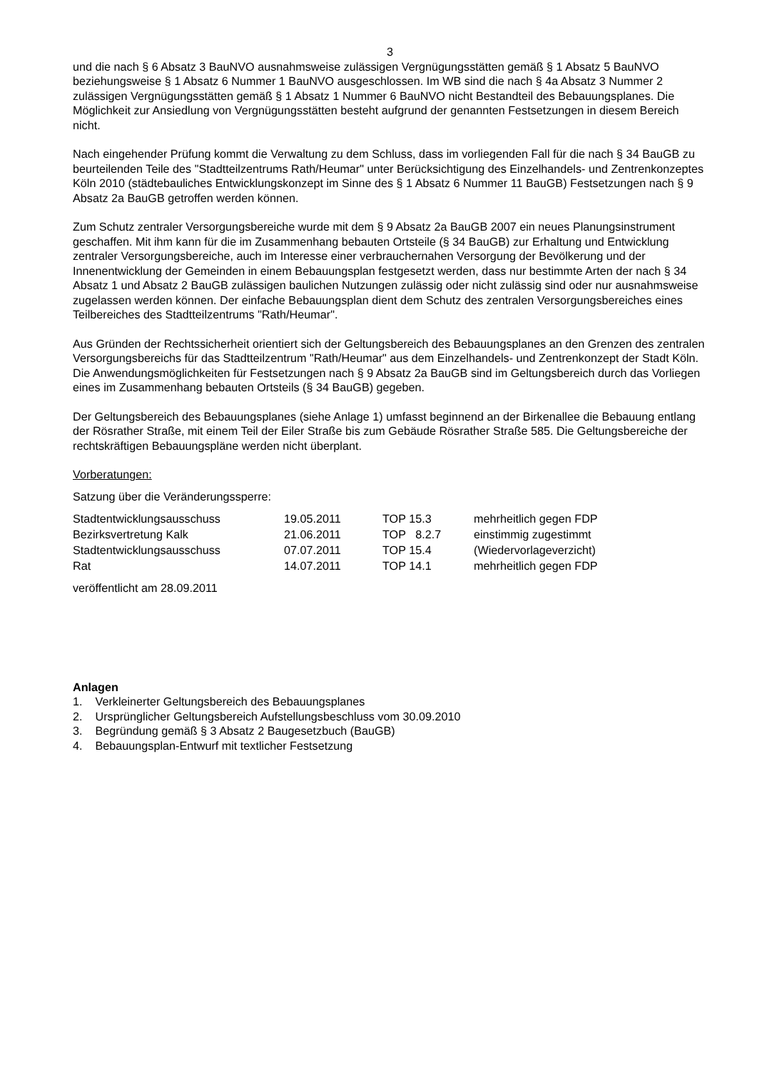3
und die nach § 6 Absatz 3 BauNVO ausnahmsweise zulässigen Vergnügungsstätten gemäß § 1 Absatz 5 BauNVO beziehungsweise § 1 Absatz 6 Nummer 1 BauNVO ausgeschlossen. Im WB sind die nach § 4a Absatz 3 Nummer 2 zulässigen Vergnügungsstätten gemäß § 1 Absatz 1 Nummer 6 BauNVO nicht Bestandteil des Bebauungsplanes. Die Möglichkeit zur Ansiedlung von Vergnügungsstätten besteht aufgrund der genannten Festsetzungen in diesem Bereich nicht.
Nach eingehender Prüfung kommt die Verwaltung zu dem Schluss, dass im vorliegenden Fall für die nach § 34 BauGB zu beurteilenden Teile des "Stadtteilzentrums Rath/Heumar" unter Berücksichtigung des Einzelhandels- und Zentrenkonzeptes Köln 2010 (städtebauliches Entwicklungskonzept im Sinne des § 1 Absatz 6 Nummer 11 BauGB) Festsetzungen nach § 9 Absatz 2a BauGB getroffen werden können.
Zum Schutz zentraler Versorgungsbereiche wurde mit dem § 9 Absatz 2a BauGB 2007 ein neues Planungsinstrument geschaffen. Mit ihm kann für die im Zusammenhang bebauten Ortsteile (§ 34 BauGB) zur Erhaltung und Entwicklung zentraler Versorgungsbereiche, auch im Interesse einer verbrauchernahen Versorgung der Bevölkerung und der Innenentwicklung der Gemeinden in einem Bebauungsplan festgesetzt werden, dass nur bestimmte Arten der nach § 34 Absatz 1 und Absatz 2 BauGB zulässigen baulichen Nutzungen zulässig oder nicht zulässig sind oder nur ausnahmsweise zugelassen werden können. Der einfache Bebauungsplan dient dem Schutz des zentralen Versorgungsbereiches eines Teilbereiches des Stadtteilzentrums "Rath/Heumar".
Aus Gründen der Rechtssicherheit orientiert sich der Geltungsbereich des Bebauungsplanes an den Grenzen des zentralen Versorgungsbereichs für das Stadtteilzentrum "Rath/Heumar" aus dem Einzelhandels- und Zentrenkonzept der Stadt Köln. Die Anwendungsmöglichkeiten für Festsetzungen nach § 9 Absatz 2a BauGB sind im Geltungsbereich durch das Vorliegen eines im Zusammenhang bebauten Ortsteils (§ 34 BauGB) gegeben.
Der Geltungsbereich des Bebauungsplanes (siehe Anlage 1) umfasst beginnend an der Birkenallee die Bebauung entlang der Rösrather Straße, mit einem Teil der Eiler Straße bis zum Gebäude Rösrather Straße 585. Die Geltungsbereiche der rechtskräftigen Bebauungspläne werden nicht überplant.
Vorberatungen:
Satzung über die Veränderungssperre:
| Stadtentwicklungsausschuss | 19.05.2011 | TOP 15.3 | mehrheitlich gegen FDP |
| Bezirksvertretung Kalk | 21.06.2011 | TOP 8.2.7 | einstimmig zugestimmt |
| Stadtentwicklungsausschuss | 07.07.2011 | TOP 15.4 | (Wiedervorlageverzicht) |
| Rat | 14.07.2011 | TOP 14.1 | mehrheitlich gegen FDP |
veröffentlicht am 28.09.2011
Anlagen
1. Verkleinerter Geltungsbereich des Bebauungsplanes
2. Ursprünglicher Geltungsbereich Aufstellungsbeschluss vom 30.09.2010
3. Begründung gemäß § 3 Absatz 2 Baugesetzbuch (BauGB)
4. Bebauungsplan-Entwurf mit textlicher Festsetzung